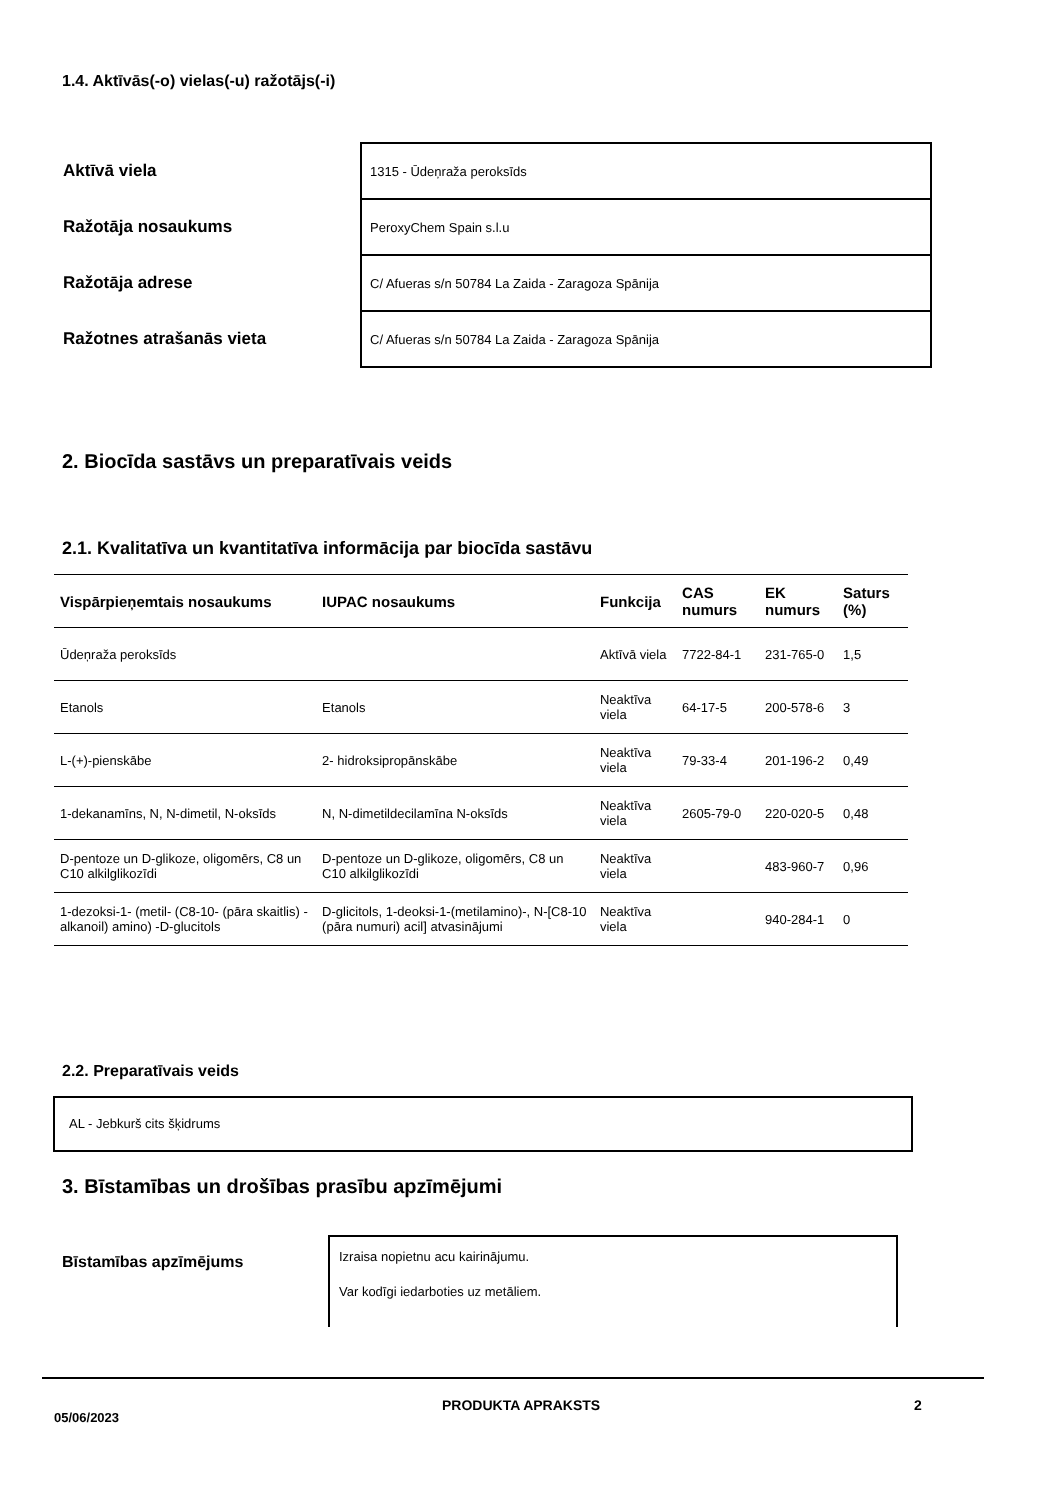1.4. Aktīvās(-o) vielas(-u) ražotājs(-i)
| Aktīvā viela | 1315 - Ūdeņraža peroksīds |
| Ražotāja nosaukums | PeroxyChem Spain s.l.u |
| Ražotāja adrese | C/ Afueras s/n 50784 La Zaida - Zaragoza Spānija |
| Ražotnes atrašanās vieta | C/ Afueras s/n 50784 La Zaida - Zaragoza Spānija |
2. Biocīda sastāvs un preparatīvais veids
2.1. Kvalitatīva un kvantitatīva informācija par biocīda sastāvu
| Vispārpieņemtais nosaukums | IUPAC nosaukums | Funkcija | CAS numurs | EK numurs | Saturs (%) |
| --- | --- | --- | --- | --- | --- |
| Ūdeņraža peroksīds | | Aktīvā viela | 7722-84-1 | 231-765-0 | 1,5 |
| Etanols | Etanols | Neaktīva viela | 64-17-5 | 200-578-6 | 3 |
| L-(+)-pienskābe | 2- hidroksipropānskābe | Neaktīva viela | 79-33-4 | 201-196-2 | 0,49 |
| 1-dekanamīns, N, N-dimetil, N-oksīds | N, N-dimetildecilamīna N-oksīds | Neaktīva viela | 2605-79-0 | 220-020-5 | 0,48 |
| D-pentoze un D-glikoze, oligomērs, C8 un C10 alkilglikozīdi | D-pentoze un D-glikoze, oligomērs, C8 un C10 alkilglikozīdi | Neaktīva viela | | 483-960-7 | 0,96 |
| 1-dezoksi-1- (metil- (C8-10- (pāra skaitlis) -alkanoil) amino) -D-glucitols | D-glicitols, 1-deoksi-1-(metilamino)-, N-[C8-10 (pāra numuri) acil] atvasinājumi | Neaktīva viela | | 940-284-1 | 0 |
2.2. Preparatīvais veids
AL - Jebkurš cits šķidrums
3. Bīstamības un drošības prasību apzīmējumi
Bīstamības apzīmējums
Izraisa nopietnu acu kairinājumu.
Var kodīgi iedarboties uz metāliem.
05/06/2023
PRODUKTA APRAKSTS 2